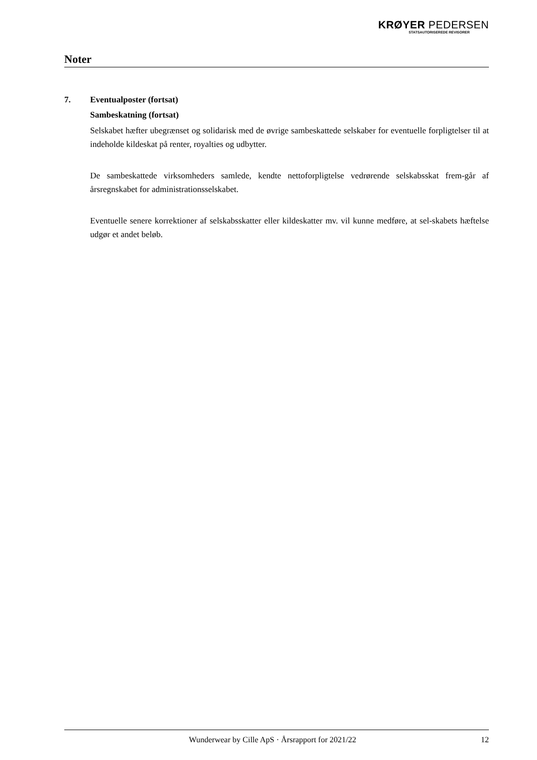KRØYER PEDERSEN
STATSAUTORISEREDE REVISORER
Noter
7. Eventualposter (fortsat)
Sambeskatning (fortsat)
Selskabet hæfter ubegrænset og solidarisk med de øvrige sambeskattede selskaber for eventuelle forpligtelser til at indeholde kildeskat på renter, royalties og udbytter.
De sambeskattede virksomheders samlede, kendte nettoforpligtelse vedrørende selskabsskat frem-går af årsregnskabet for administrationsselskabet.
Eventuelle senere korrektioner af selskabsskatter eller kildeskatter mv. vil kunne medføre, at sel-skabets hæftelse udgør et andet beløb.
Wunderwear by Cille ApS · Årsrapport for 2021/22 12